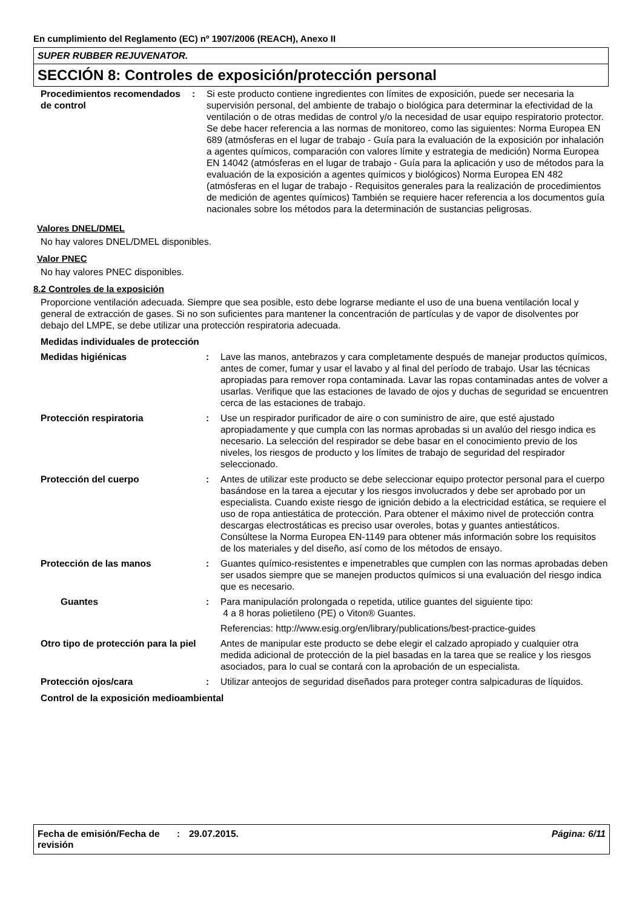En cumplimiento del Reglamento (EC) nº 1907/2006 (REACH), Anexo II
SUPER RUBBER REJUVENATOR.
SECCIÓN 8: Controles de exposición/protección personal
| Procedimientos recomendados de control | : | Si este producto contiene ingredientes con límites de exposición, puede ser necesaria la supervisión personal, del ambiente de trabajo o biológica para determinar la efectividad de la ventilación o de otras medidas de control y/o la necesidad de usar equipo respiratorio protector. Se debe hacer referencia a las normas de monitoreo, como las siguientes: Norma Europea EN 689 (atmósferas en el lugar de trabajo - Guía para la evaluación de la exposición por inhalación a agentes químicos, comparación con valores límite y estrategia de medición) Norma Europea EN 14042 (atmósferas en el lugar de trabajo - Guía para la aplicación y uso de métodos para la evaluación de la exposición a agentes químicos y biológicos) Norma Europea EN 482 (atmósferas en el lugar de trabajo - Requisitos generales para la realización de procedimientos de medición de agentes químicos) También se requiere hacer referencia a los documentos guía nacionales sobre los métodos para la determinación de sustancias peligrosas. |
Valores DNEL/DMEL
No hay valores DNEL/DMEL disponibles.
Valor PNEC
No hay valores PNEC disponibles.
8.2 Controles de la exposición
Proporcione ventilación adecuada. Siempre que sea posible, esto debe lograrse mediante el uso de una buena ventilación local y general de extracción de gases. Si no son suficientes para mantener la concentración de partículas y de vapor de disolventes por debajo del LMPE, se debe utilizar una protección respiratoria adecuada.
Medidas individuales de protección
| Medidas higiénicas | : | Lave las manos, antebrazos y cara completamente después de manejar productos químicos, antes de comer, fumar y usar el lavabo y al final del período de trabajo. Usar las técnicas apropiadas para remover ropa contaminada. Lavar las ropas contaminadas antes de volver a usarlas. Verifique que las estaciones de lavado de ojos y duchas de seguridad se encuentren cerca de las estaciones de trabajo. |
| Protección respiratoria | : | Use un respirador purificador de aire o con suministro de aire, que esté ajustado apropiadamente y que cumpla con las normas aprobadas si un avalúo del riesgo indica es necesario. La selección del respirador se debe basar en el conocimiento previo de los niveles, los riesgos de producto y los límites de trabajo de seguridad del respirador seleccionado. |
| Protección del cuerpo | : | Antes de utilizar este producto se debe seleccionar equipo protector personal para el cuerpo basándose en la tarea a ejecutar y los riesgos involucrados y debe ser aprobado por un especialista. Cuando existe riesgo de ignición debido a la electricidad estática, se requiere el uso de ropa antiestática de protección. Para obtener el máximo nivel de protección contra descargas electrostáticas es preciso usar overoles, botas y guantes antiestáticos. Consúltese la Norma Europea EN-1149 para obtener más información sobre los requisitos de los materiales y del diseño, así como de los métodos de ensayo. |
| Protección de las manos | : | Guantes químico-resistentes e impenetrables que cumplen con las normas aprobadas deben ser usados siempre que se manejen productos químicos si una evaluación del riesgo indica que es necesario. |
| Guantes | : | Para manipulación prolongada o repetida, utilice guantes del siguiente tipo: 4 a 8 horas polietileno (PE) o Viton® Guantes. Referencias: http://www.esig.org/en/library/publications/best-practice-guides |
| Otro tipo de protección para la piel | | Antes de manipular este producto se debe elegir el calzado apropiado y cualquier otra medida adicional de protección de la piel basadas en la tarea que se realice y los riesgos asociados, para lo cual se contará con la aprobación de un especialista. |
| Protección ojos/cara | : | Utilizar anteojos de seguridad diseñados para proteger contra salpicaduras de líquidos. |
Control de la exposición medioambiental
Fecha de emisión/Fecha de revisión
: 29.07.2015. Página: 6/11